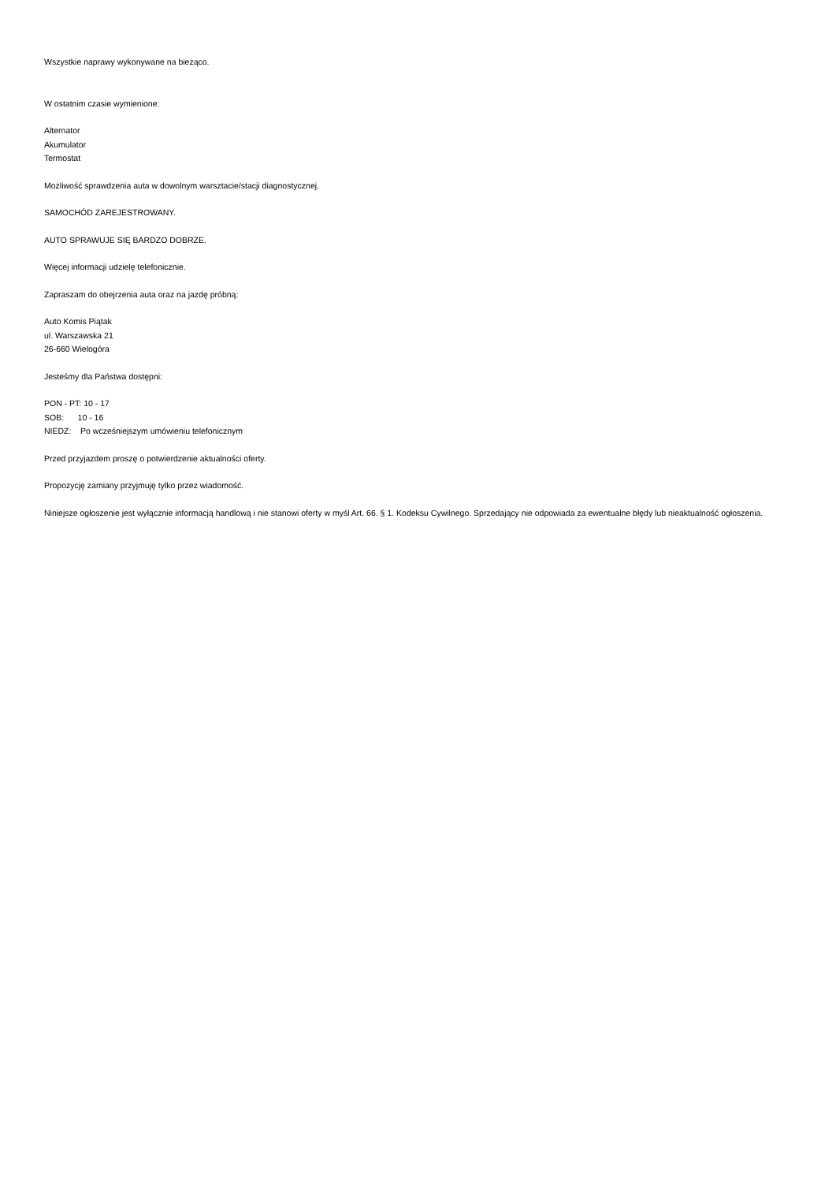Wszystkie naprawy wykonywane na bieżąco.
W ostatnim czasie wymienione:
Alternator
Akumulator
Termostat
Możliwość sprawdzenia auta w dowolnym warsztacie/stacji diagnostycznej.
SAMOCHÓD ZAREJESTROWANY.
AUTO SPRAWUJE SIĘ BARDZO DOBRZE.
Więcej informacji udzielę telefonicznie.
Zapraszam do obejrzenia auta oraz na jazdę próbną:
Auto Komis Piątak
ul. Warszawska 21
26-660 Wielogóra
Jesteśmy dla Państwa dostępni:
PON - PT: 10 - 17
SOB: 10 - 16
NIEDZ: Po wcześniejszym umówieniu telefonicznym
Przed przyjazdem proszę o potwierdzenie aktualności oferty.
Propozycję zamiany przyjmuję tylko przez wiadomość.
Niniejsze ogłoszenie jest wyłącznie informacją handlową i nie stanowi oferty w myśl Art. 66. § 1. Kodeksu Cywilnego. Sprzedający nie odpowiada za ewentualne błędy lub nieaktualność ogłoszenia.